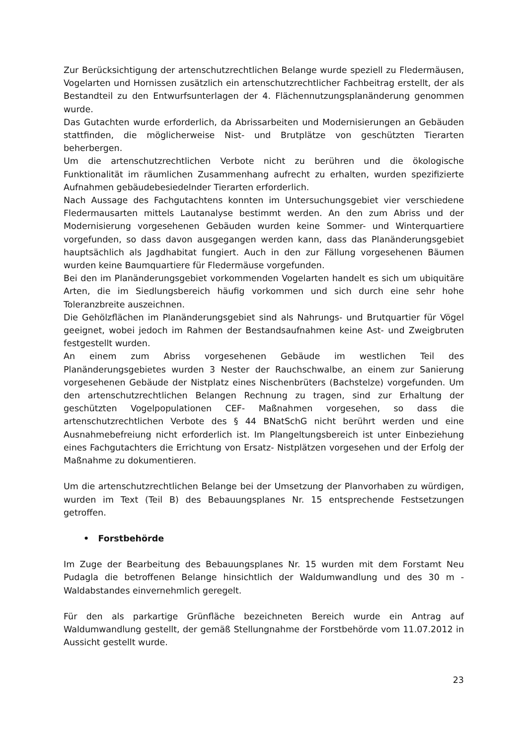Zur Berücksichtigung der artenschutzrechtlichen Belange wurde speziell zu Fledermäusen, Vogelarten und Hornissen zusätzlich ein artenschutzrechtlicher Fachbeitrag erstellt, der als Bestandteil zu den Entwurfsunterlagen der 4. Flächennutzungsplanänderung genommen wurde.
Das Gutachten wurde erforderlich, da Abrissarbeiten und Modernisierungen an Gebäuden stattfinden, die möglicherweise Nist- und Brutplätze von geschützten Tierarten beherbergen.
Um die artenschutzrechtlichen Verbote nicht zu berühren und die ökologische Funktionalität im räumlichen Zusammenhang aufrecht zu erhalten, wurden spezifizierte Aufnahmen gebäudebesiedelnder Tierarten erforderlich.
Nach Aussage des Fachgutachtens konnten im Untersuchungsgebiet vier verschiedene Fledermausarten mittels Lautanalyse bestimmt werden. An den zum Abriss und der Modernisierung vorgesehenen Gebäuden wurden keine Sommer- und Winterquartiere vorgefunden, so dass davon ausgegangen werden kann, dass das Planänderungsgebiet hauptsächlich als Jagdhabitat fungiert. Auch in den zur Fällung vorgesehenen Bäumen wurden keine Baumquartiere für Fledermäuse vorgefunden.
Bei den im Planänderungsgebiet vorkommenden Vogelarten handelt es sich um ubiquitäre Arten, die im Siedlungsbereich häufig vorkommen und sich durch eine sehr hohe Toleranzbreite auszeichnen.
Die Gehölzflächen im Planänderungsgebiet sind als Nahrungs- und Brutquartier für Vögel geeignet, wobei jedoch im Rahmen der Bestandsaufnahmen keine Ast- und Zweigbruten festgestellt wurden.
An einem zum Abriss vorgesehenen Gebäude im westlichen Teil des Planänderungsgebietes wurden 3 Nester der Rauchschwalbe, an einem zur Sanierung vorgesehenen Gebäude der Nistplatz eines Nischenbrüters (Bachstelze) vorgefunden. Um den artenschutzrechtlichen Belangen Rechnung zu tragen, sind zur Erhaltung der geschützten Vogelpopulationen CEF- Maßnahmen vorgesehen, so dass die artenschutzrechtlichen Verbote des § 44 BNatSchG nicht berührt werden und eine Ausnahmebefreiung nicht erforderlich ist. Im Plangeltungsbereich ist unter Einbeziehung eines Fachgutachters die Errichtung von Ersatz- Nistplätzen vorgesehen und der Erfolg der Maßnahme zu dokumentieren.
Um die artenschutzrechtlichen Belange bei der Umsetzung der Planvorhaben zu würdigen, wurden im Text (Teil B) des Bebauungsplanes Nr. 15 entsprechende Festsetzungen getroffen.
• Forstbehörde
Im Zuge der Bearbeitung des Bebauungsplanes Nr. 15 wurden mit dem Forstamt Neu Pudagla die betroffenen Belange hinsichtlich der Waldumwandlung und des 30 m -Waldabstandes einvernehmlich geregelt.
Für den als parkartige Grünfläche bezeichneten Bereich wurde ein Antrag auf Waldumwandlung gestellt, der gemäß Stellungnahme der Forstbehörde vom 11.07.2012 in Aussicht gestellt wurde.
23